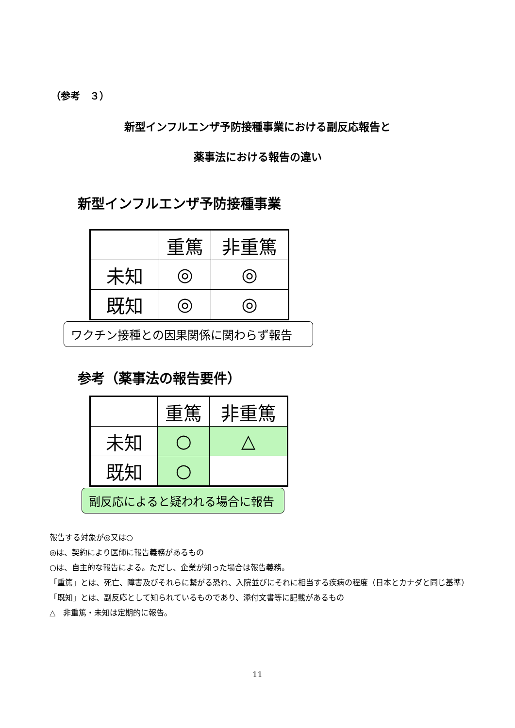（参考　３）
新型インフルエンザ予防接種事業における副反応報告と
薬事法における報告の違い
新型インフルエンザ予防接種事業
| | 重篤 | 非重篤 |
| 未知 | ◎ | ◎ |
| 既知 | ◎ | ◎ |
ワクチン接種との因果関係に関わらず報告
参考（薬事法の報告要件）
| | 重篤 | 非重篤 |
| 未知 | ○ | △ |
| 既知 | ○ | |
副反応によると疑われる場合に報告
報告する対象が◎又は○
◎は、契約により医師に報告義務があるもの
○は、自主的な報告による。ただし、企業が知った場合は報告義務。
「重篤」とは、死亡、障害及びそれらに繋がる恐れ、入院並びにそれに相当する疾病の程度（日本とカナダと同じ基準）
「既知」とは、副反応として知られているものであり、添付文書等に記載があるもの
△　非重篤・未知は定期的に報告。
11